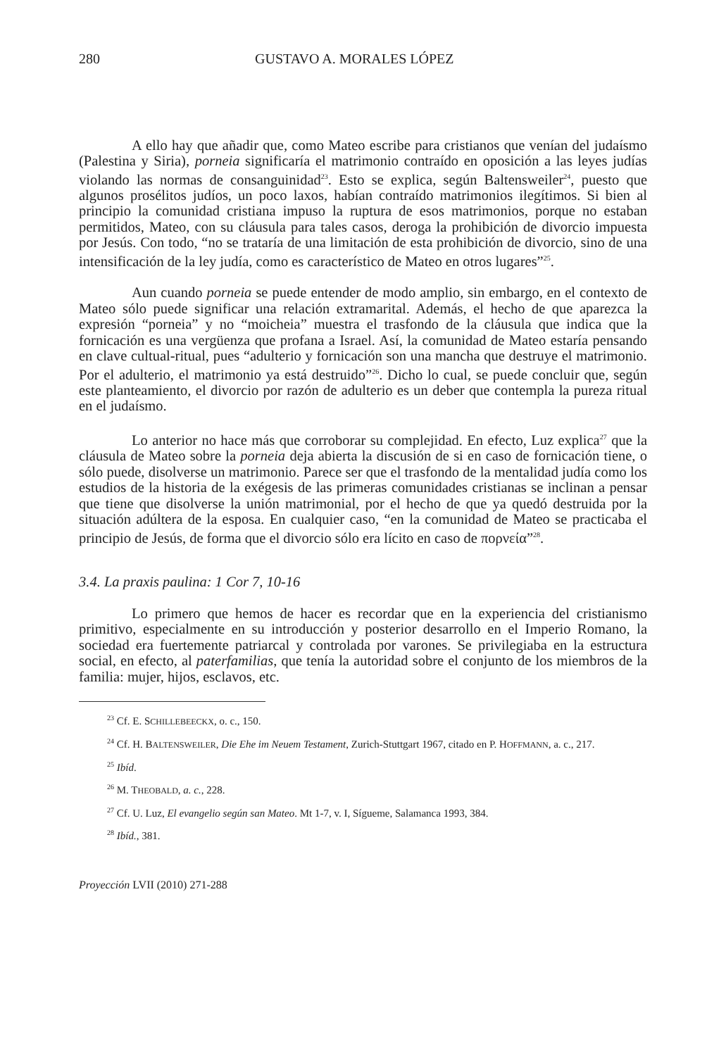280 GUSTAVO A. MORALES LÓPEZ
A ello hay que añadir que, como Mateo escribe para cristianos que venían del judaísmo (Palestina y Siria), porneia significaría el matrimonio contraído en oposición a las leyes judías violando las normas de consanguinidad<sup>23</sup>. Esto se explica, según Baltensweiler<sup>24</sup>, puesto que algunos prosélitos judíos, un poco laxos, habían contraído matrimonios ilegítimos. Si bien al principio la comunidad cristiana impuso la ruptura de esos matrimonios, porque no estaban permitidos, Mateo, con su cláusula para tales casos, deroga la prohibición de divorcio impuesta por Jesús. Con todo, “no se trataría de una limitación de esta prohibición de divorcio, sino de una intensificación de la ley judía, como es característico de Mateo en otros lugares”<sup>25</sup>.
Aun cuando porneia se puede entender de modo amplio, sin embargo, en el contexto de Mateo sólo puede significar una relación extramarital. Además, el hecho de que aparezca la expresión “porneia” y no “moicheia” muestra el trasfondo de la cláusula que indica que la fornicación es una vergüenza que profana a Israel. Así, la comunidad de Mateo estaría pensando en clave cultual-ritual, pues “adulterio y fornicación son una mancha que destruye el matrimonio. Por el adulterio, el matrimonio ya está destruido”<sup>26</sup>. Dicho lo cual, se puede concluir que, según este planteamiento, el divorcio por razón de adulterio es un deber que contempla la pureza ritual en el judaísmo.
Lo anterior no hace más que corroborar su complejidad. En efecto, Luz explica<sup>27</sup> que la cláusula de Mateo sobre la porneia deja abierta la discusión de si en caso de fornicación tiene, o sólo puede, disolverse un matrimonio. Parece ser que el trasfondo de la mentalidad judía como los estudios de la historia de la exégesis de las primeras comunidades cristianas se inclinan a pensar que tiene que disolverse la unión matrimonial, por el hecho de que ya quedó destruida por la situación adúltera de la esposa. En cualquier caso, “en la comunidad de Mateo se practicaba el principio de Jesús, de forma que el divorcio sólo era lícito en caso de πορνεία”<sup>28</sup>.
3.4. La praxis paulina: 1 Cor 7, 10-16
Lo primero que hemos de hacer es recordar que en la experiencia del cristianismo primitivo, especialmente en su introducción y posterior desarrollo en el Imperio Romano, la sociedad era fuertemente patriarcal y controlada por varones. Se privilegiaba en la estructura social, en efecto, al paterfamilias, que tenía la autoridad sobre el conjunto de los miembros de la familia: mujer, hijos, esclavos, etc.
<sup>23</sup> Cf. E. SCHILLEBEECKX, o. c., 150.
<sup>24</sup> Cf. H. BALTENSWEILER, Die Ehe im Neuem Testament, Zurich-Stuttgart 1967, citado en P. HOFFMANN, a. c., 217.
<sup>25</sup> Ibíd.
<sup>26</sup> M. THEOBALD, a. c., 228.
<sup>27</sup> Cf. U. Luz, El evangelio según san Mateo. Mt 1-7, v. I, Sígueme, Salamanca 1993, 384.
<sup>28</sup> Ibíd., 381.
Proyección LVII (2010) 271-288